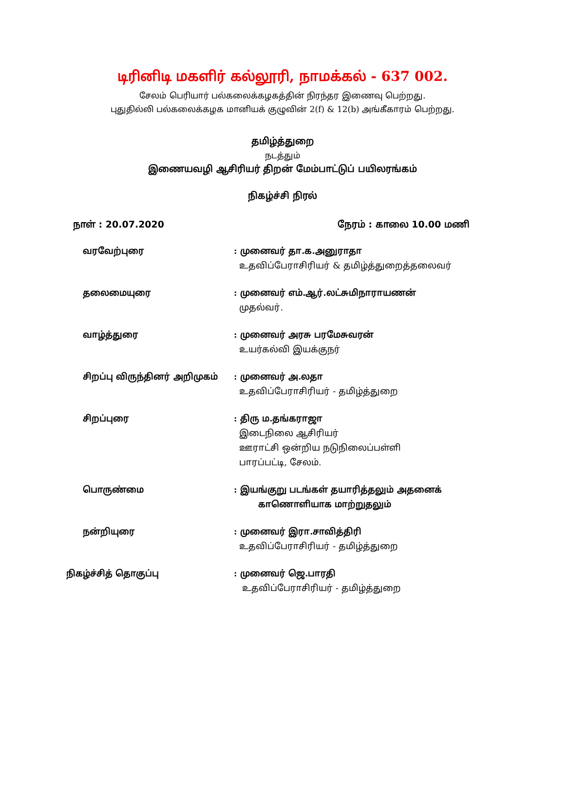டிரினிடி மகளிர் கல்லூரி, நாமக்கல் - 637 002.
சேலம் பெரியார் பல்கலைக்கழகத்தின் நிரந்தர இணைவு பெற்றது.
புதுதில்லி பல்கலைக்கழக மானியக் குழுவின் 2(f) & 12(b) அங்கீகாரம் பெற்றது.
தமிழ்த்துறை
நடத்தும்
இணையவழி ஆசிரியர் திறன் மேம்பாட்டுப் பயிலரங்கம்
நிகழ்ச்சி நிரல்
நாள் : 20.07.2020 நேரம் : காலை 10.00 மணி
வரவேற்புரை : முனைவர் தா.க.அனுராதா
உதவிப்பேராசிரியர் & தமிழ்த்துறைத்தலைவர்
தலைமையுரை : முனைவர் எம்.ஆர்.லட்சுமிநாராயணன்
முதல்வர்.
வாழ்த்துரை : முனைவர் அரசு பரமேசுவரன்
உயர்கல்வி இயக்குநர்
சிறப்பு விருந்தினர் அறிமுகம் : முனைவர் அ.லதா
உதவிப்பேராசிரியர் - தமிழ்த்துறை
சிறப்புரை : திரு ம.தங்கராஜா
இடைநிலை ஆசிரியர்
ஊராட்சி ஒன்றிய நடுநிலைப்பள்ளி
பாரப்பட்டி, சேலம்.
பொருண்மை : இயங்குறு படங்கள் தயாரித்தலும் அதனைக்
காணொளியாக மாற்றுதலும்
நன்றியுரை : முனைவர் இரா.சாவித்திரி
உதவிப்பேராசிரியர் - தமிழ்த்துறை
நிகழ்ச்சித் தொகுப்பு : முனைவர் ஜெ.பாரதி
உதவிப்பேராசிரியர் - தமிழ்த்துறை